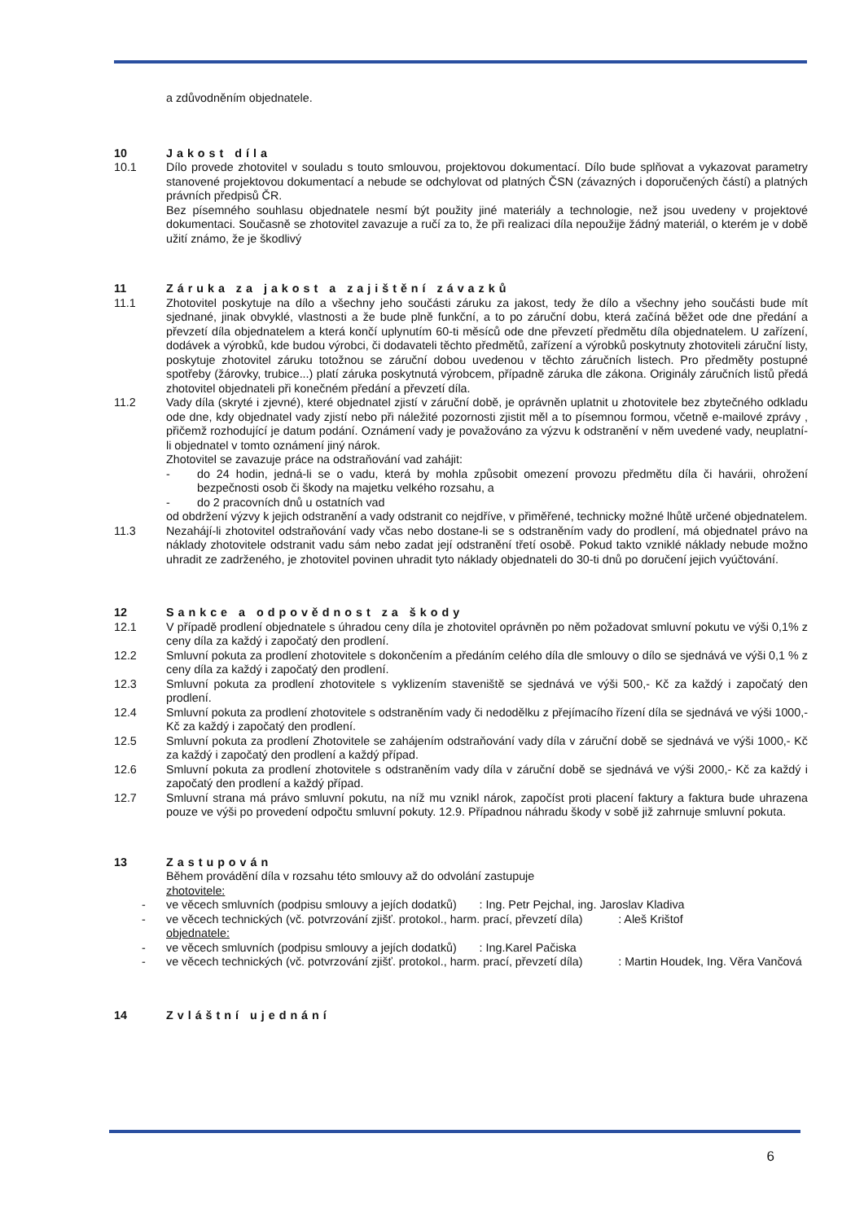a zdůvodněním objednatele.
10 Jakost díla
10.1 Dílo provede zhotovitel v souladu s touto smlouvou, projektovou dokumentací. Dílo bude splňovat a vykazovat parametry stanovené projektovou dokumentací a nebude se odchylovat od platných ČSN (závazných i doporučených částí) a platných právních předpisů ČR.
Bez písemného souhlasu objednatele nesmí být použity jiné materiály a technologie, než jsou uvedeny v projektové dokumentaci. Současně se zhotovitel zavazuje a ručí za to, že při realizaci díla nepoužije žádný materiál, o kterém je v době užití známo, že je škodlivý
11 Záruka za jakost a zajištění závazků
11.1 Zhotovitel poskytuje na dílo a všechny jeho součásti záruku za jakost, tedy že dílo a všechny jeho součásti bude mít sjednané, jinak obvyklé, vlastnosti a že bude plně funkční, a to po záruční dobu, která začíná běžet ode dne předání a převzetí díla objednatelem a která končí uplynutím 60-ti měsíců ode dne převzetí předmětu díla objednatelem. U zařízení, dodávek a výrobků, kde budou výrobci, či dodavateli těchto předmětů, zařízení a výrobků poskytnuty zhotoviteli záruční listy, poskytuje zhotovitel záruku totožnou se záruční dobou uvedenou v těchto záručních listech. Pro předměty postupné spotřeby (žárovky, trubice...) platí záruka poskytnutá výrobcem, případně záruka dle zákona. Originály záručních listů předá zhotovitel objednateli při konečném předání a převzetí díla.
11.2 Vady díla (skryté i zjevné), které objednatel zjistí v záruční době, je oprávněn uplatnit u zhotovitele bez zbytečného odkladu ode dne, kdy objednatel vady zjistí nebo při náležité pozornosti zjistit měl a to písemnou formou, včetně e-mailové zprávy , přičemž rozhodující je datum podání. Oznámení vady je považováno za výzvu k odstranění v něm uvedené vady, neuplatní-li objednatel v tomto oznámení jiný nárok.
Zhotovitel se zavazuje práce na odstraňování vad zahájit:
- do 24 hodin, jedná-li se o vadu, která by mohla způsobit omezení provozu předmětu díla či havárii, ohrožení bezpečnosti osob či škody na majetku velkého rozsahu, a
- do 2 pracovních dnů u ostatních vad
od obdržení výzvy k jejich odstranění a vady odstranit co nejdříve, v přiměřené, technicky možné lhůtě určené objednatelem.
11.3 Nezahájí-li zhotovitel odstraňování vady včas nebo dostane-li se s odstraněním vady do prodlení, má objednatel právo na náklady zhotovitele odstranit vadu sám nebo zadat její odstranění třetí osobě. Pokud takto vzniklé náklady nebude možno uhradit ze zadrženého, je zhotovitel povinen uhradit tyto náklady objednateli do 30-ti dnů po doručení jejich vyúčtování.
12 Sankce a odpovědnost za škody
12.1 V případě prodlení objednatele s úhradou ceny díla je zhotovitel oprávněn po něm požadovat smluvní pokutu ve výši 0,1% z ceny díla za každý i započatý den prodlení.
12.2 Smluvní pokuta za prodlení zhotovitele s dokončením a předáním celého díla dle smlouvy o dílo se sjednává ve výši 0,1 % z ceny díla za každý i započatý den prodlení.
12.3 Smluvní pokuta za prodlení zhotovitele s vyklizením staveniště se sjednává ve výši 500,- Kč za každý i započatý den prodlení.
12.4 Smluvní pokuta za prodlení zhotovitele s odstraněním vady či nedodělku z přejímacího řízení díla se sjednává ve výši 1000,- Kč za každý i započatý den prodlení.
12.5 Smluvní pokuta za prodlení Zhotovitele se zahájením odstraňování vady díla v záruční době se sjednává ve výši 1000,- Kč za každý i započatý den prodlení a každý případ.
12.6 Smluvní pokuta za prodlení zhotovitele s odstraněním vady díla v záruční době se sjednává ve výši 2000,- Kč za každý i započatý den prodlení a každý případ.
12.7 Smluvní strana má právo smluvní pokutu, na níž mu vznikl nárok, započíst proti placení faktury a faktura bude uhrazena pouze ve výši po provedení odpočtu smluvní pokuty. 12.9. Případnou náhradu škody v sobě již zahrnuje smluvní pokuta.
13 Zastupován
Během provádění díla v rozsahu této smlouvy až do odvolání zastupuje
zhotovitele:
- ve věcech smluvních (podpisu smlouvy a jejích dodatků) : Ing. Petr Pejchal, ing. Jaroslav Kladiva
- ve věcech technických (vč. potvrzování zjišť. protokol., harm. prací, převzetí díla) : Aleš Krištof
objednatele:
- ve věcech smluvních (podpisu smlouvy a jejích dodatků) : Ing.Karel Pačiska
- ve věcech technických (vč. potvrzování zjišť. protokol., harm. prací, převzetí díla) : Martin Houdek, Ing. Věra Vančová
14 Zvláštní ujednání
6